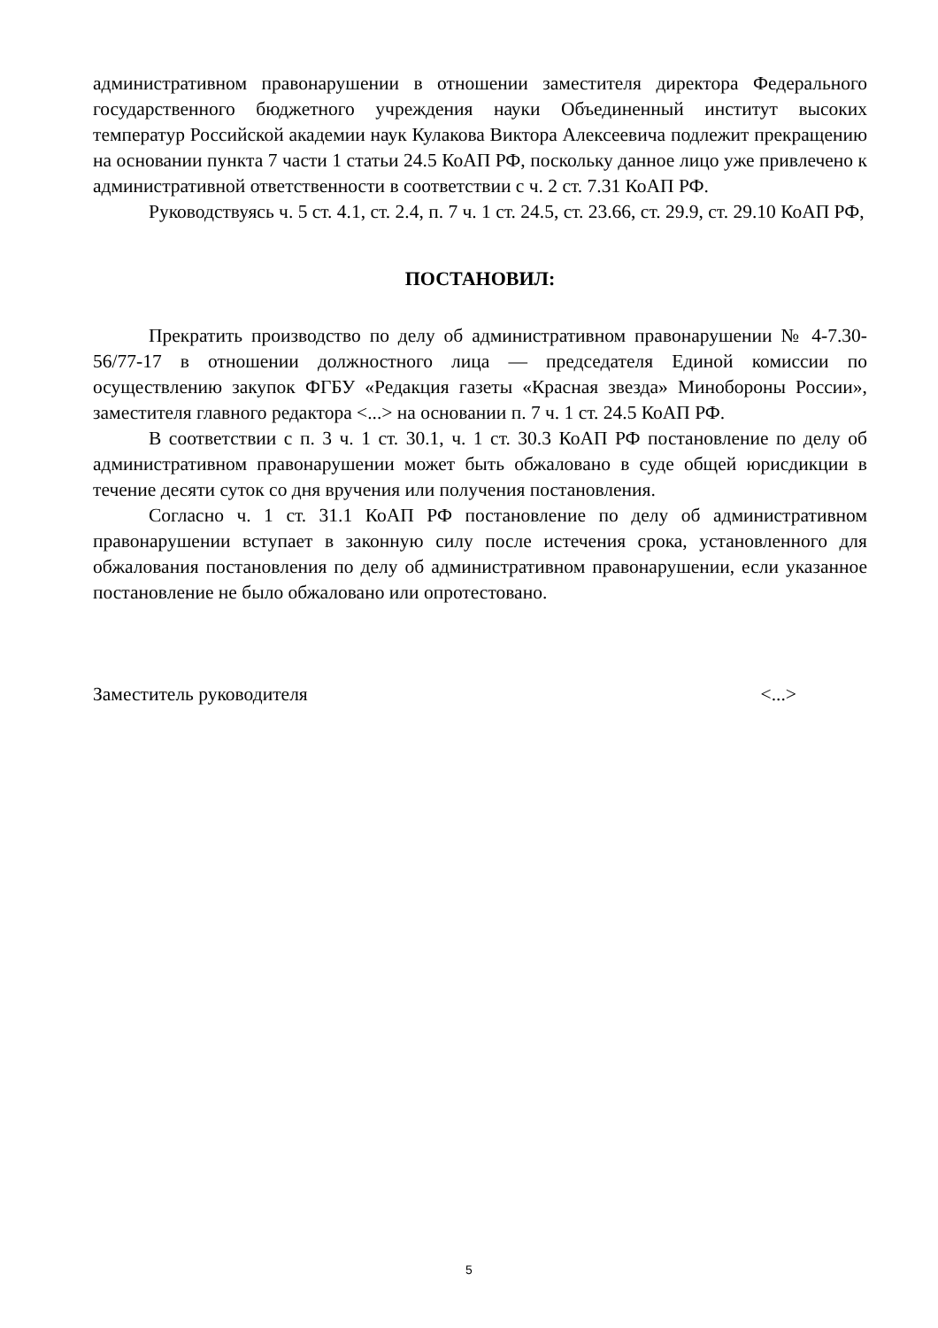административном правонарушении в отношении заместителя директора Федерального государственного бюджетного учреждения науки Объединенный институт высоких температур Российской академии наук Кулакова Виктора Алексеевича подлежит прекращению на основании пункта 7 части 1 статьи 24.5 КоАП РФ, поскольку данное лицо уже привлечено к административной ответственности в соответствии с ч. 2 ст. 7.31 КоАП РФ.
Руководствуясь ч. 5 ст. 4.1, ст. 2.4, п. 7 ч. 1 ст. 24.5, ст. 23.66, ст. 29.9, ст. 29.10 КоАП РФ,
ПОСТАНОВИЛ:
Прекратить производство по делу об административном правонарушении № 4-7.30-56/77-17 в отношении должностного лица — председателя Единой комиссии по осуществлению закупок ФГБУ «Редакция газеты «Красная звезда» Минобороны России», заместителя главного редактора <...> на основании п. 7 ч. 1 ст. 24.5 КоАП РФ.
В соответствии с п. 3 ч. 1 ст. 30.1, ч. 1 ст. 30.3 КоАП РФ постановление по делу об административном правонарушении может быть обжаловано в суде общей юрисдикции в течение десяти суток со дня вручения или получения постановления.
Согласно ч. 1 ст. 31.1 КоАП РФ постановление по делу об административном правонарушении вступает в законную силу после истечения срока, установленного для обжалования постановления по делу об административном правонарушении, если указанное постановление не было обжаловано или опротестовано.
Заместитель руководителя <...>
5